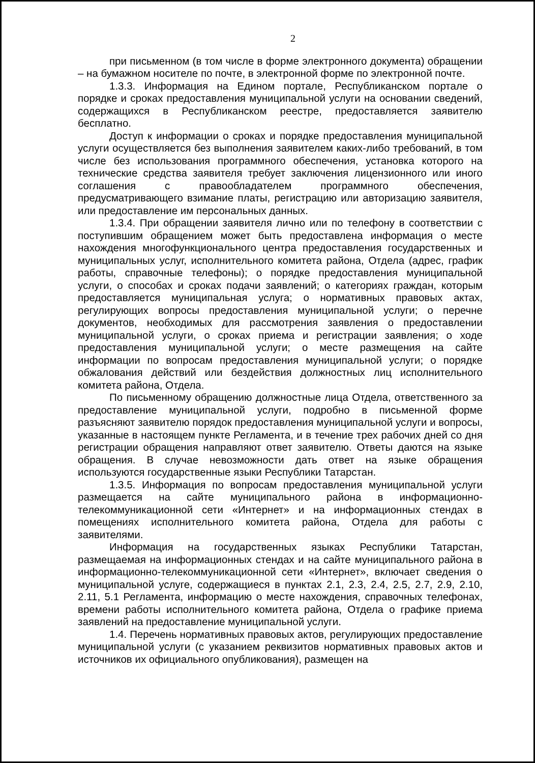2
при письменном (в том числе в форме электронного документа) обращении – на бумажном носителе по почте, в электронной форме по электронной почте.
1.3.3. Информация на Едином портале, Республиканском портале о порядке и сроках предоставления муниципальной услуги на основании сведений, содержащихся в Республиканском реестре, предоставляется заявителю бесплатно.
Доступ к информации о сроках и порядке предоставления муниципальной услуги осуществляется без выполнения заявителем каких-либо требований, в том числе без использования программного обеспечения, установка которого на технические средства заявителя требует заключения лицензионного или иного соглашения с правообладателем программного обеспечения, предусматривающего взимание платы, регистрацию или авторизацию заявителя, или предоставление им персональных данных.
1.3.4. При обращении заявителя лично или по телефону в соответствии с поступившим обращением может быть предоставлена информация о месте нахождения многофункционального центра предоставления государственных и муниципальных услуг, исполнительного комитета района, Отдела (адрес, график работы, справочные телефоны); о порядке предоставления муниципальной услуги, о способах и сроках подачи заявлений; о категориях граждан, которым предоставляется муниципальная услуга; о нормативных правовых актах, регулирующих вопросы предоставления муниципальной услуги; о перечне документов, необходимых для рассмотрения заявления о предоставлении муниципальной услуги, о сроках приема и регистрации заявления; о ходе предоставления муниципальной услуги; о месте размещения на сайте информации по вопросам предоставления муниципальной услуги; о порядке обжалования действий или бездействия должностных лиц исполнительного комитета района, Отдела.
По письменному обращению должностные лица Отдела, ответственного за предоставление муниципальной услуги, подробно в письменной форме разъясняют заявителю порядок предоставления муниципальной услуги и вопросы, указанные в настоящем пункте Регламента, и в течение трех рабочих дней со дня регистрации обращения направляют ответ заявителю. Ответы даются на языке обращения. В случае невозможности дать ответ на языке обращения используются государственные языки Республики Татарстан.
1.3.5. Информация по вопросам предоставления муниципальной услуги размещается на сайте муниципального района в информационно-телекоммуникационной сети «Интернет» и на информационных стендах в помещениях исполнительного комитета района, Отдела для работы с заявителями.
Информация на государственных языках Республики Татарстан, размещаемая на информационных стендах и на сайте муниципального района в информационно-телекоммуникационной сети «Интернет», включает сведения о муниципальной услуге, содержащиеся в пунктах 2.1, 2.3, 2.4, 2.5, 2.7, 2.9, 2.10, 2.11, 5.1 Регламента, информацию о месте нахождения, справочных телефонах, времени работы исполнительного комитета района, Отдела о графике приема заявлений на предоставление муниципальной услуги.
1.4. Перечень нормативных правовых актов, регулирующих предоставление муниципальной услуги (с указанием реквизитов нормативных правовых актов и источников их официального опубликования), размещен на